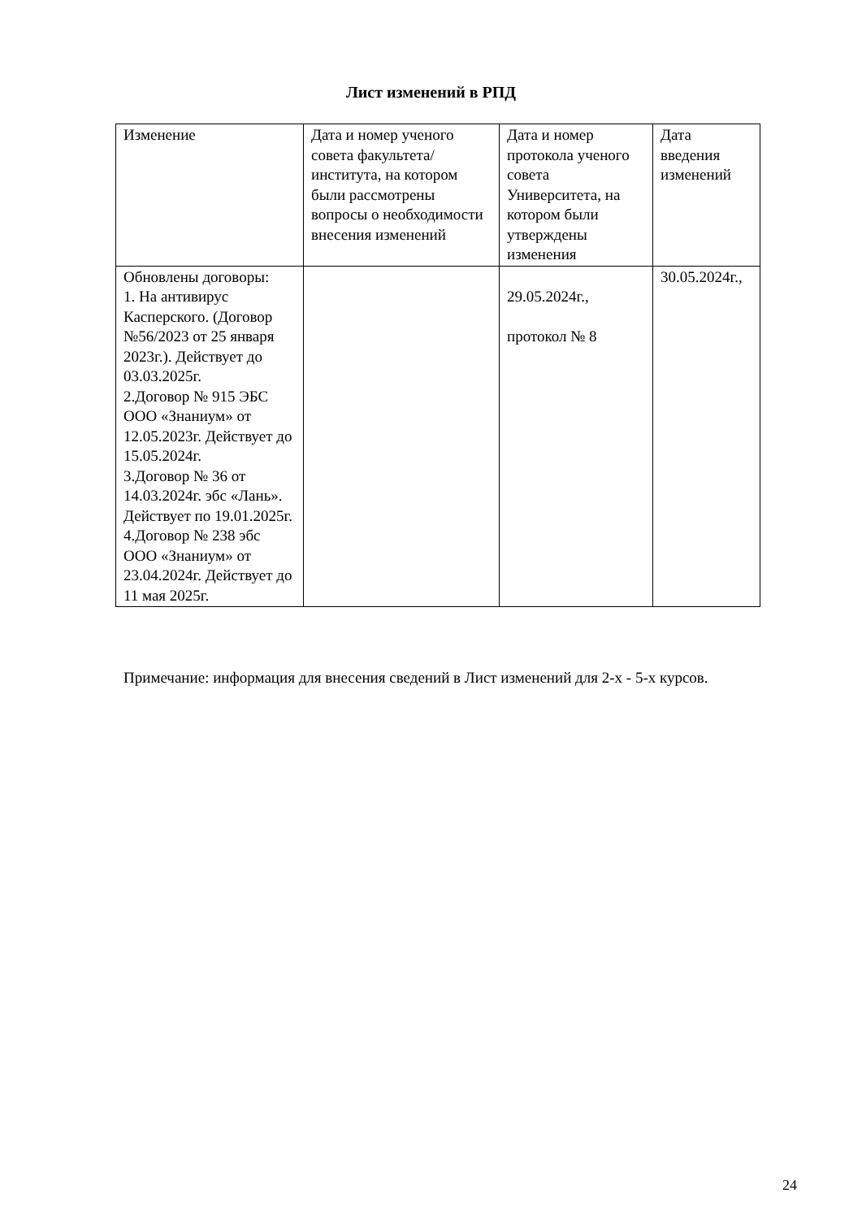Лист изменений в РПД
| Изменение | Дата и номер ученого совета факультета/института, на котором были рассмотрены вопросы о необходимости внесения изменений | Дата и номер протокола ученого совета Университета, на котором были утверждены изменения | Дата введения изменений |
| Обновлены договоры: 1. На антивирус Касперского. (Договор №56/2023 от 25 января 2023г.). Действует до 03.03.2025г. 2.Договор № 915 ЭБС ООО «Знаниум» от 12.05.2023г. Действует до 15.05.2024г. 3.Договор № 36 от 14.03.2024г. эбс «Лань». Действует по 19.01.2025г. 4.Договор № 238 эбс ООО «Знаниум» от 23.04.2024г. Действует до 11 мая 2025г. | | 29.05.2024г., протокол № 8 | 30.05.2024г., |
Примечание: информация для внесения сведений в Лист изменений для 2-х - 5-х курсов.
24